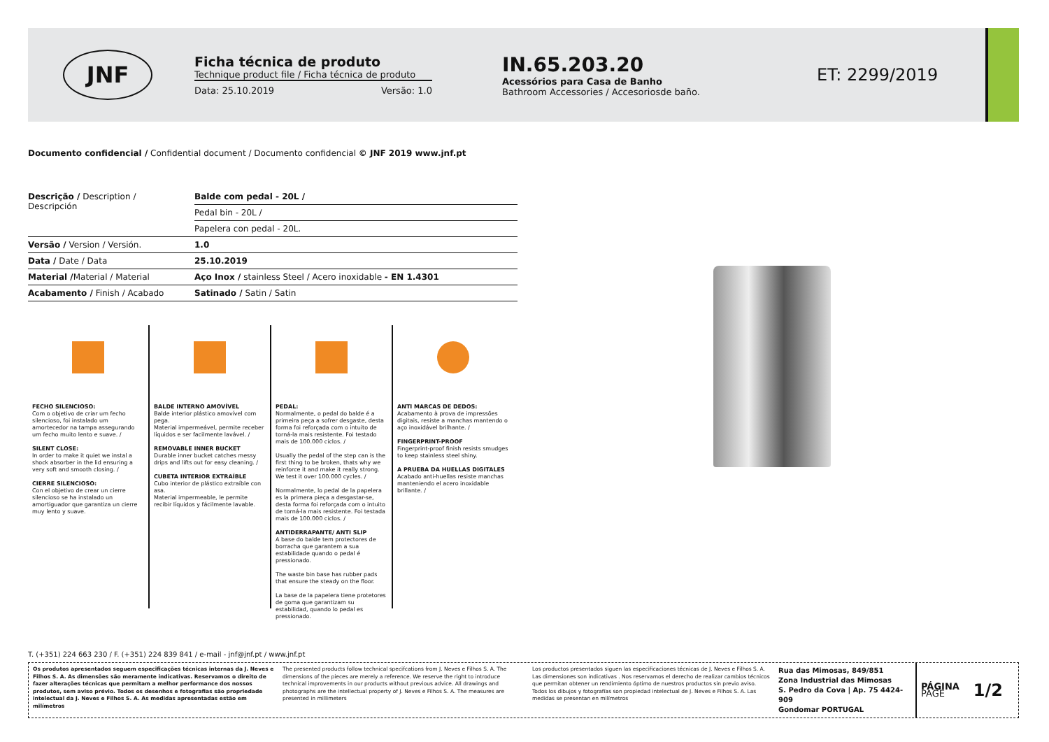JNF
Ficha técnica de produto
Technique product file / Ficha técnica de produto
Data: 25.10.2019 Versão: 1.0
IN.65.203.20
Acessórios para Casa de Banho
Bathroom Accessories / Accesoriosde baño.
ET: 2299/2019
Documento confidencial / Confidential document / Documento confidencial © JNF 2019 www.jnf.pt
| Descrição / Description / Descripción | Balde com pedal - 20L / |
| | Pedal bin - 20L / |
| | Papelera con pedal - 20L. |
| Versão / Version / Versión. | 1.0 |
| Data / Date / Data | 25.10.2019 |
| Material / Material / Material | Aço Inox / stainless Steel / Acero inoxidable - EN 1.4301 |
| Acabamento / Finish / Acabado | Satinado / Satin / Satin |
FECHO SILENCIOSO:
Com o objetivo de criar um fecho silencioso, foi instalado um amortecedor na tampa assegurando um fecho muito lento e suave. /
SILENT CLOSE:
In order to make it quiet we instal a shock absorber in the lid ensuring a very soft and smooth closing. /
CIERRE SILENCIOSO:
Con el objetivo de crear un cierre silencioso se ha instalado un amortiguador que garantiza un cierre muy lento y suave.
BALDE INTERNO AMOVÍVEL
Balde interior plástico amovível com pega.
Material impermeável, permite receber líquidos e ser facilmente lavável. /
REMOVABLE INNER BUCKET
Durable inner bucket catches messy drips and lifts out for easy cleaning. /
CUBETA INTERIOR EXTRAÍBLE
Cubo interior de plástico extraíble con asa.
Material impermeable, le permite recibir líquidos y fácilmente lavable.
PEDAL:
Normalmente, o pedal do balde é a primeira peça a sofrer desgaste, desta forma foi reforçada com o intuito de torná-la mais resistente. Foi testado mais de 100.000 ciclos. /
Usually the pedal of the step can is the first thing to be broken, thats why we reinforce it and make it really strong. We test it over 100.000 cycles. /
Normalmente, lo pedal de la papelera es la primera pieça a desgastar-se, desta forma foi reforçada com o intuito de torná-la mais resistente. Foi testada mais de 100.000 ciclos. /
ANTIDERRAPANTE/ ANTI SLIP
A base do balde tem protectores de borracha que garantem a sua estabilidade quando o pedal é pressionado.
The waste bin base has rubber pads that ensure the steady on the floor.
La base de la papelera tiene protetores de goma que garantizam su estabilidad, quando lo pedal es pressionado.
ANTI MARCAS DE DEDOS:
Acabamento à prova de impressões digitais, resiste a manchas mantendo o aço inoxidável brilhante. /
FINGERPRINT-PROOF
Fingerprint-proof finish resists smudges to keep stainless steel shiny.
A PRUEBA DA HUELLAS DIGITALES
Acabado anti-huellas resiste manchas manteniendo el acero inoxidable brillante. /
T. (+351) 224 663 230 / F. (+351) 224 839 841 / e-mail - jnf@jnf.pt / www.jnf.pt
Os produtos apresentados seguem especificações técnicas internas da J. Neves e Filhos S. A. As dimensões são meramente indicativas. Reservamos o direito de fazer alterações técnicas que permitam a melhor performance dos nossos produtos, sem aviso prévio. Todos os desenhos e fotografias são propriedade intelectual da J. Neves e Filhos S. A. As medidas apresentadas estão em milímetros
The presented products follow technical specifcations from J. Neves e Filhos S. A. The dimensions of the pieces are merely a reference. We reserve the right to introduce technical improvements in our products without previous advice. All drawings and photographs are the intellectual property of J. Neves e Filhos S. A. The measures are presented in millimeters
Los productos presentados siguen las especificaciones técnicas de J. Neves e Filhos S. A. Las dimensiones son indicativas . Nos reservamos el derecho de realizar cambios técnicos que permitan obtener un rendimiento óptimo de nuestros productos sin previo aviso. Todos los dibujos y fotografías son propiedad intelectual de J. Neves e Filhos S. A. Las medidas se presentan en milímetros
Rua das Mimosas, 849/851
Zona Industrial das Mimosas
S. Pedro da Cova | Ap. 75 4424-909
Gondomar PORTUGAL
PÁGINA
PAGE 1/2